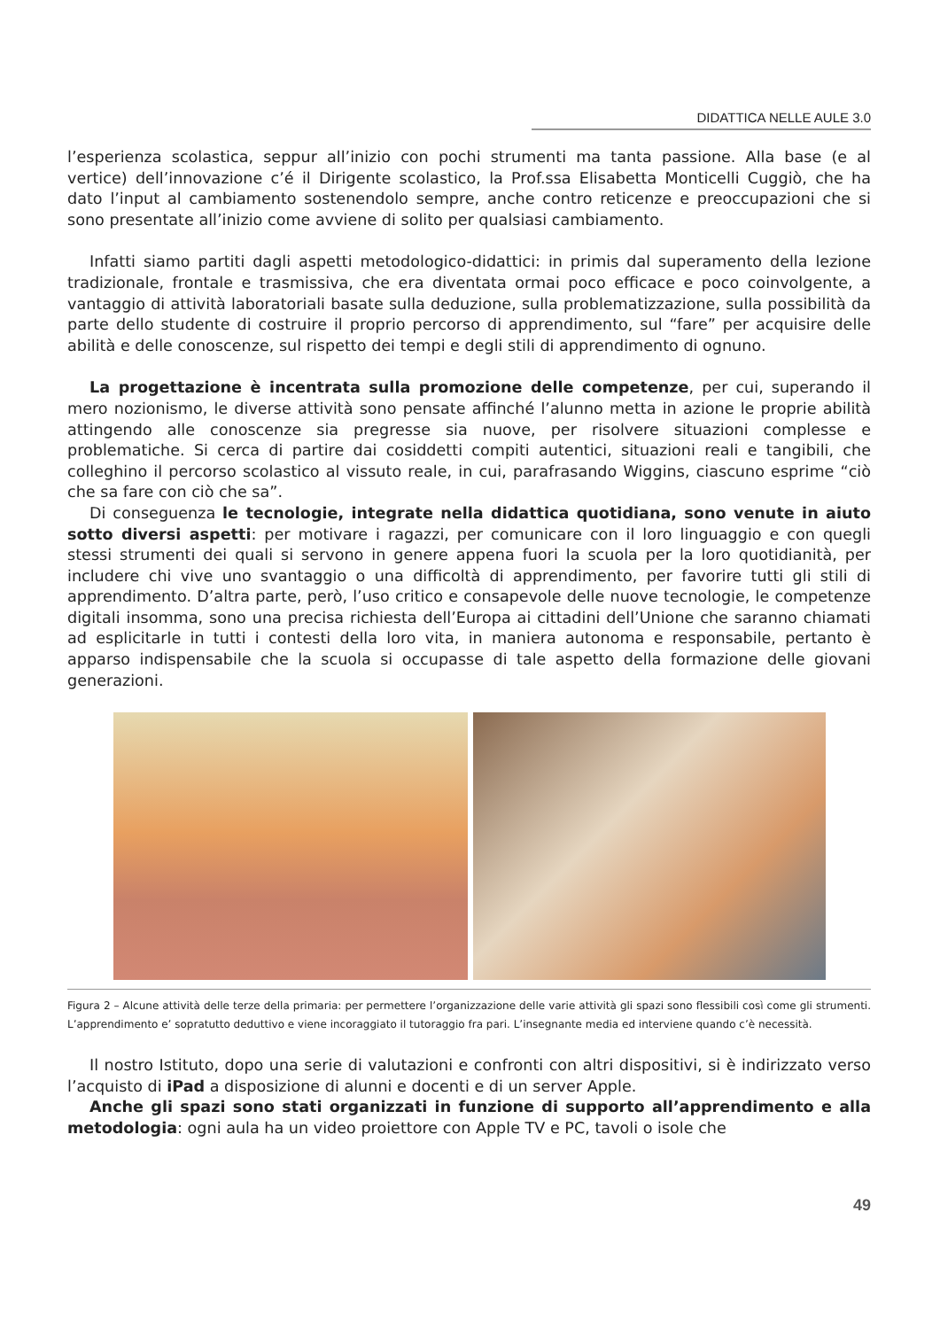DIDATTICA NELLE AULE 3.0
l’esperienza scolastica, seppur all’inizio con pochi strumenti ma tanta passione. Alla base (e al vertice) dell’innovazione c’é il Dirigente scolastico, la Prof.ssa Elisabetta Monticelli Cuggiò, che ha dato l’input al cambiamento sostenendolo sempre, anche contro reticenze e preoccupazioni che si sono presentate all’inizio come avviene di solito per qualsiasi cambiamento.
Infatti siamo partiti dagli aspetti metodologico-didattici: in primis dal superamento della lezione tradizionale, frontale e trasmissiva, che era diventata ormai poco efficace e poco coinvolgente, a vantaggio di attività laboratoriali basate sulla deduzione, sulla problematizzazione, sulla possibilità da parte dello studente di costruire il proprio percorso di apprendimento, sul “fare” per acquisire delle abilità e delle conoscenze, sul rispetto dei tempi e degli stili di apprendimento di ognuno.
La progettazione è incentrata sulla promozione delle competenze, per cui, superando il mero nozionismo, le diverse attività sono pensate affinché l’alunno metta in azione le proprie abilità attingendo alle conoscenze sia pregresse sia nuove, per risolvere situazioni complesse e problematiche. Si cerca di partire dai cosiddetti compiti autentici, situazioni reali e tangibili, che colleghino il percorso scolastico al vissuto reale, in cui, parafrasando Wiggins, ciascuno esprime “ciò che sa fare con ciò che sa”.
Di conseguenza le tecnologie, integrate nella didattica quotidiana, sono venute in aiuto sotto diversi aspetti: per motivare i ragazzi, per comunicare con il loro linguaggio e con quegli stessi strumenti dei quali si servono in genere appena fuori la scuola per la loro quotidianità, per includere chi vive uno svantaggio o una difficoltà di apprendimento, per favorire tutti gli stili di apprendimento. D’altra parte, però, l’uso critico e consapevole delle nuove tecnologie, le competenze digitali insomma, sono una precisa richiesta dell’Europa ai cittadini dell’Unione che saranno chiamati ad esplicitarle in tutti i contesti della loro vita, in maniera autonoma e responsabile, pertanto è apparso indispensabile che la scuola si occupasse di tale aspetto della formazione delle giovani generazioni.
Figura 2 – Alcune attività delle terze della primaria: per permettere l’organizzazione delle varie attività gli spazi sono flessibili così come gli strumenti. L’apprendimento e’ sopratutto deduttivo e viene incoraggiato il tutoraggio fra pari. L’insegnante media ed interviene quando c’è necessità.
Il nostro Istituto, dopo una serie di valutazioni e confronti con altri dispositivi, si è indirizzato verso l’acquisto di iPad a disposizione di alunni e docenti e di un server Apple.
Anche gli spazi sono stati organizzati in funzione di supporto all’apprendimento e alla metodologia: ogni aula ha un video proiettore con Apple TV e PC, tavoli o isole che
49